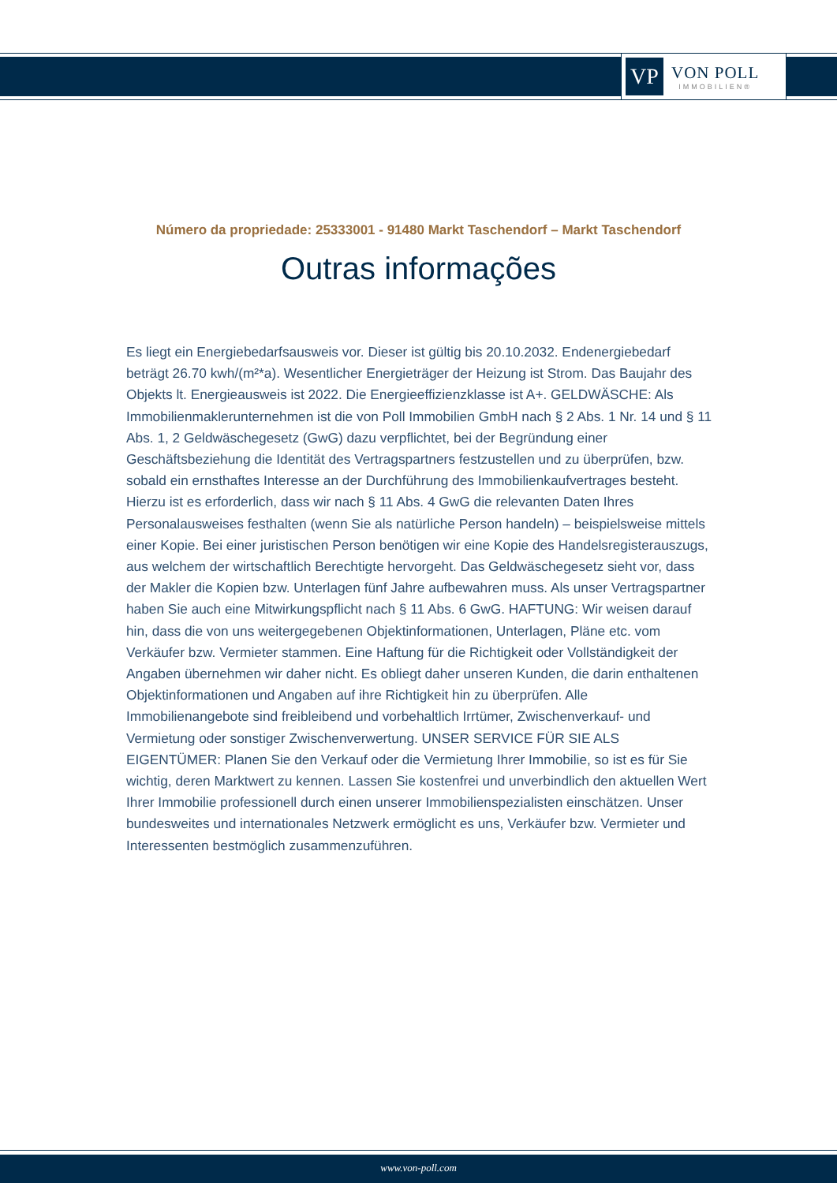VP
VON POLL
IMMOBILIEN®
Número da propriedade: 25333001 - 91480 Markt Taschendorf – Markt Taschendorf
Outras informações
Es liegt ein Energiebedarfsausweis vor. Dieser ist gültig bis 20.10.2032. Endenergiebedarf beträgt 26.70 kwh/(m²*a). Wesentlicher Energieträger der Heizung ist Strom. Das Baujahr des Objekts lt. Energieausweis ist 2022. Die Energieeffizienzklasse ist A+. GELDWÄSCHE: Als Immobilienmaklerunternehmen ist die von Poll Immobilien GmbH nach § 2 Abs. 1 Nr. 14 und § 11 Abs. 1, 2 Geldwäschegesetz (GwG) dazu verpflichtet, bei der Begründung einer Geschäftsbeziehung die Identität des Vertragspartners festzustellen und zu überprüfen, bzw. sobald ein ernsthaftes Interesse an der Durchführung des Immobilienkaufvertrages besteht. Hierzu ist es erforderlich, dass wir nach § 11 Abs. 4 GwG die relevanten Daten Ihres Personalausweises festhalten (wenn Sie als natürliche Person handeln) – beispielsweise mittels einer Kopie. Bei einer juristischen Person benötigen wir eine Kopie des Handelsregisterauszugs, aus welchem der wirtschaftlich Berechtigte hervorgeht. Das Geldwäschegesetz sieht vor, dass der Makler die Kopien bzw. Unterlagen fünf Jahre aufbewahren muss. Als unser Vertragspartner haben Sie auch eine Mitwirkungspflicht nach § 11 Abs. 6 GwG. HAFTUNG: Wir weisen darauf hin, dass die von uns weitergegebenen Objektinformationen, Unterlagen, Pläne etc. vom Verkäufer bzw. Vermieter stammen. Eine Haftung für die Richtigkeit oder Vollständigkeit der Angaben übernehmen wir daher nicht. Es obliegt daher unseren Kunden, die darin enthaltenen Objektinformationen und Angaben auf ihre Richtigkeit hin zu überprüfen. Alle Immobilienangebote sind freibleibend und vorbehaltlich Irrtümer, Zwischenverkauf- und Vermietung oder sonstiger Zwischenverwertung. UNSER SERVICE FÜR SIE ALS EIGENTÜMER: Planen Sie den Verkauf oder die Vermietung Ihrer Immobilie, so ist es für Sie wichtig, deren Marktwert zu kennen. Lassen Sie kostenfrei und unverbindlich den aktuellen Wert Ihrer Immobilie professionell durch einen unserer Immobilienspezialisten einschätzen. Unser bundesweites und internationales Netzwerk ermöglicht es uns, Verkäufer bzw. Vermieter und Interessenten bestmöglich zusammenzuführen.
www.von-poll.com